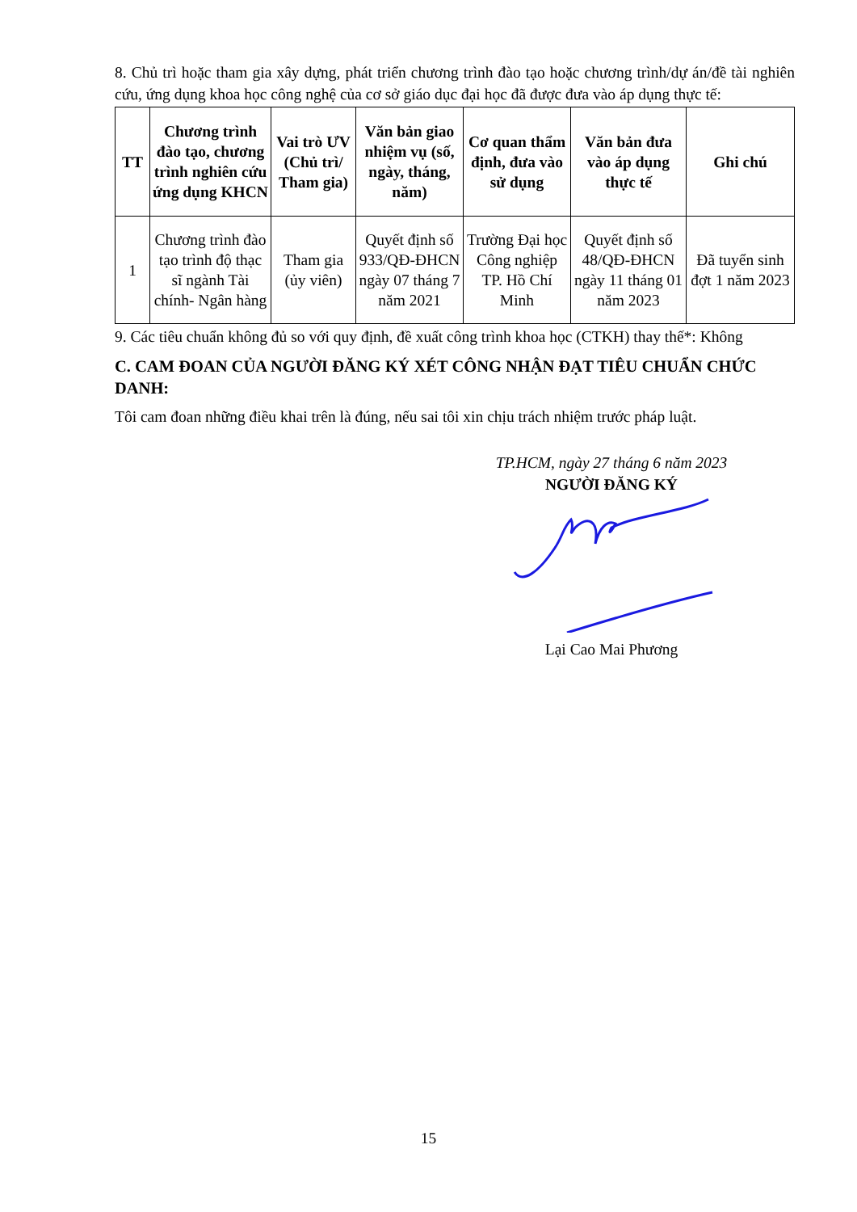8. Chủ trì hoặc tham gia xây dựng, phát triển chương trình đào tạo hoặc chương trình/dự án/đề tài nghiên cứu, ứng dụng khoa học công nghệ của cơ sở giáo dục đại học đã được đưa vào áp dụng thực tế:
| TT | Chương trình đào tạo, chương trình nghiên cứu ứng dụng KHCN | Vai trò ƯV (Chủ trì/ Tham gia) | Văn bản giao nhiệm vụ (số, ngày, tháng, năm) | Cơ quan thẩm định, đưa vào sử dụng | Văn bản đưa vào áp dụng thực tế | Ghi chú |
| --- | --- | --- | --- | --- | --- | --- |
| 1 | Chương trình đào tạo trình độ thạc sĩ ngành Tài chính- Ngân hàng | Tham gia (ủy viên) | Quyết định số 933/QĐ-ĐHCN ngày 07 tháng 7 năm 2021 | Trường Đại học Công nghiệp TP. Hồ Chí Minh | Quyết định số 48/QĐ-ĐHCN ngày 11 tháng 01 năm 2023 | Đã tuyển sinh đợt 1 năm 2023 |
9. Các tiêu chuẩn không đủ so với quy định, đề xuất công trình khoa học (CTKH) thay thế*: Không
C. CAM ĐOAN CỦA NGƯỜI ĐĂNG KÝ XÉT CÔNG NHẬN ĐẠT TIÊU CHUẨN CHỨC DANH:
Tôi cam đoan những điều khai trên là đúng, nếu sai tôi xin chịu trách nhiệm trước pháp luật.
TP.HCM, ngày 27 tháng 6 năm 2023
NGƯỜI ĐĂNG KÝ
Lại Cao Mai Phương
15